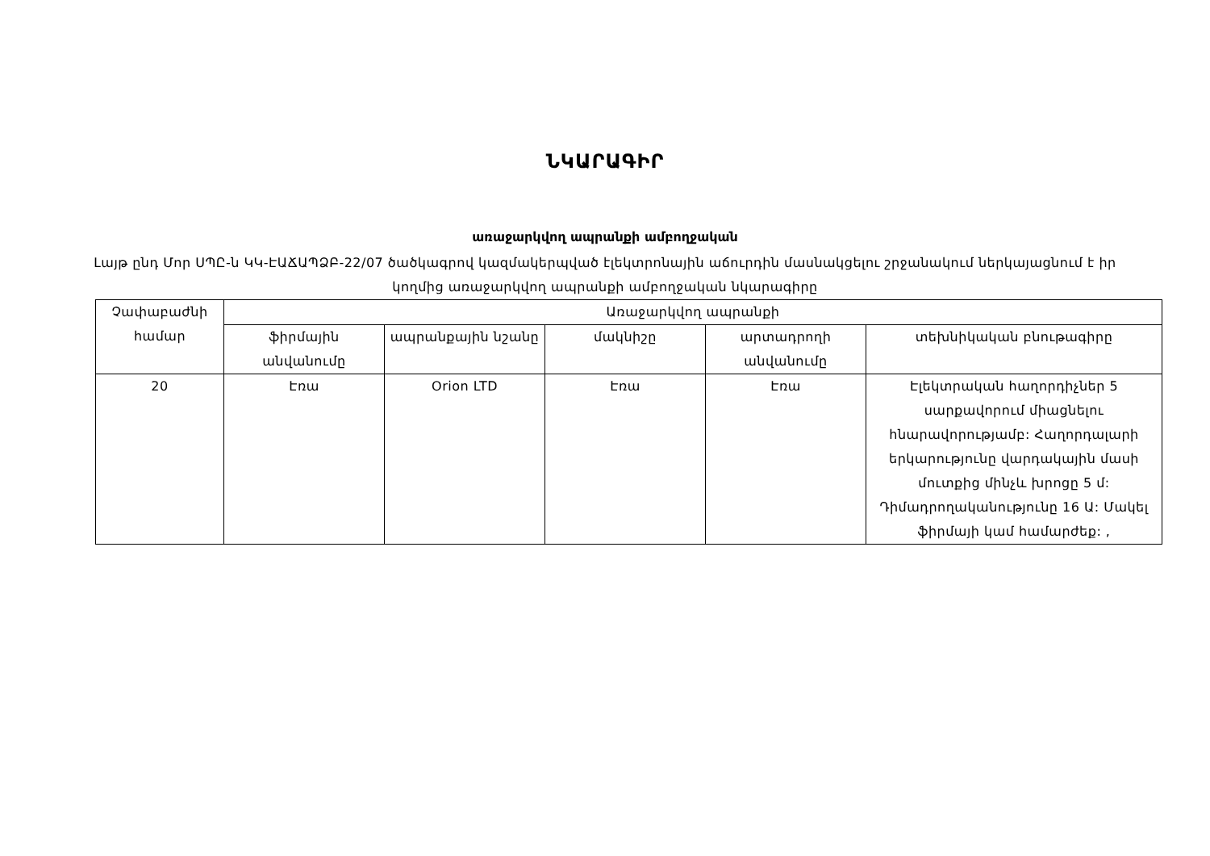ՆԿԱՐԱԳԻՐ
առաջարկվող ապրանքի ամբողջական
Լայթ ընդ Մոր ՍՊԸ-ն ԿԿ-ԷԱՃԱՊՁԲ-22/07 ծածկագրով կազմակերպված էլեկտրոնային աճուրդին մասնակցելու շրջանակում ներկայացնում է իր կողմից առաջարկվող ապրանքի ամբողջական նկարագիրը
| Չափաբաժնի համար | Առաջարկվող ապրանքի | | | | |
| --- | --- | --- | --- | --- | --- |
| | ֆիրմային անվանումը | ապրանքային նշանը | մակնիշը | արտադրողի անվանումը | տեխնիկական բնութագիրը |
| 20 | Էռա | Orion LTD | Էռա | Էռա | Էլեկտրական հաղորդիչներ 5 սարքավորում միացնելու հնարավորությամբ: Հաղորդալարի երկարությունը վարդակային մասի մուտքից մինչև խրոցը 5 մ: Դիմադրողականությունը 16 Ա: Մակել ֆիրմայի կամ համարժեք: , |